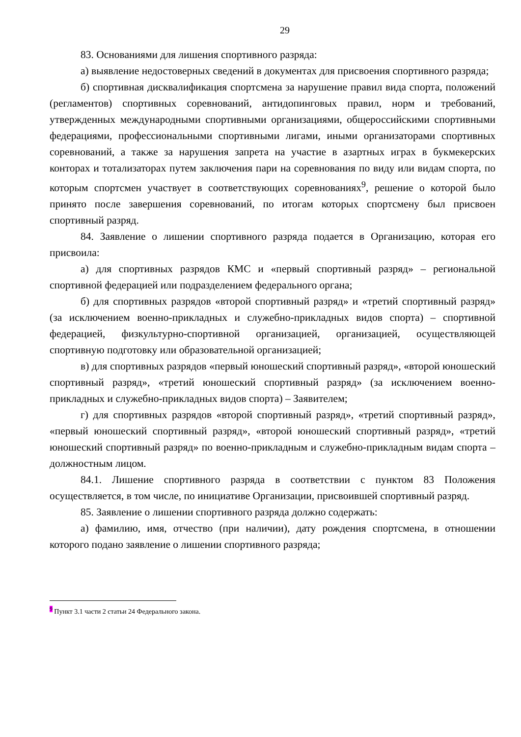29
83. Основаниями для лишения спортивного разряда:
а) выявление недостоверных сведений в документах для присвоения спортивного разряда;
б) спортивная дисквалификация спортсмена за нарушение правил вида спорта, положений (регламентов) спортивных соревнований, антидопинговых правил, норм и требований, утвержденных международными спортивными организациями, общероссийскими спортивными федерациями, профессиональными спортивными лигами, иными организаторами спортивных соревнований, а также за нарушения запрета на участие в азартных играх в букмекерских конторах и тотализаторах путем заключения пари на соревнования по виду или видам спорта, по которым спортсмен участвует в соответствующих соревнованиях<sup>9</sup>, решение о которой было принято после завершения соревнований, по итогам которых спортсмену был присвоен спортивный разряд.
84. Заявление о лишении спортивного разряда подается в Организацию, которая его присвоила:
а) для спортивных разрядов КМС и «первый спортивный разряд» – региональной спортивной федерацией или подразделением федерального органа;
б) для спортивных разрядов «второй спортивный разряд» и «третий спортивный разряд» (за исключением военно-прикладных и служебно-прикладных видов спорта) – спортивной федерацией, физкультурно-спортивной организацией, организацией, осуществляющей спортивную подготовку или образовательной организацией;
в) для спортивных разрядов «первый юношеский спортивный разряд», «второй юношеский спортивный разряд», «третий юношеский спортивный разряд» (за исключением военно-прикладных и служебно-прикладных видов спорта) – Заявителем;
г) для спортивных разрядов «второй спортивный разряд», «третий спортивный разряд», «первый юношеский спортивный разряд», «второй юношеский спортивный разряд», «третий юношеский спортивный разряд» по военно-прикладным и служебно-прикладным видам спорта – должностным лицом.
84.1. Лишение спортивного разряда в соответствии с пунктом 83 Положения осуществляется, в том числе, по инициативе Организации, присвоившей спортивный разряд.
85. Заявление о лишении спортивного разряда должно содержать:
а) фамилию, имя, отчество (при наличии), дату рождения спортсмена, в отношении которого подано заявление о лишении спортивного разряда;
<sup>9</sup> Пункт 3.1 части 2 статьи 24 Федерального закона.